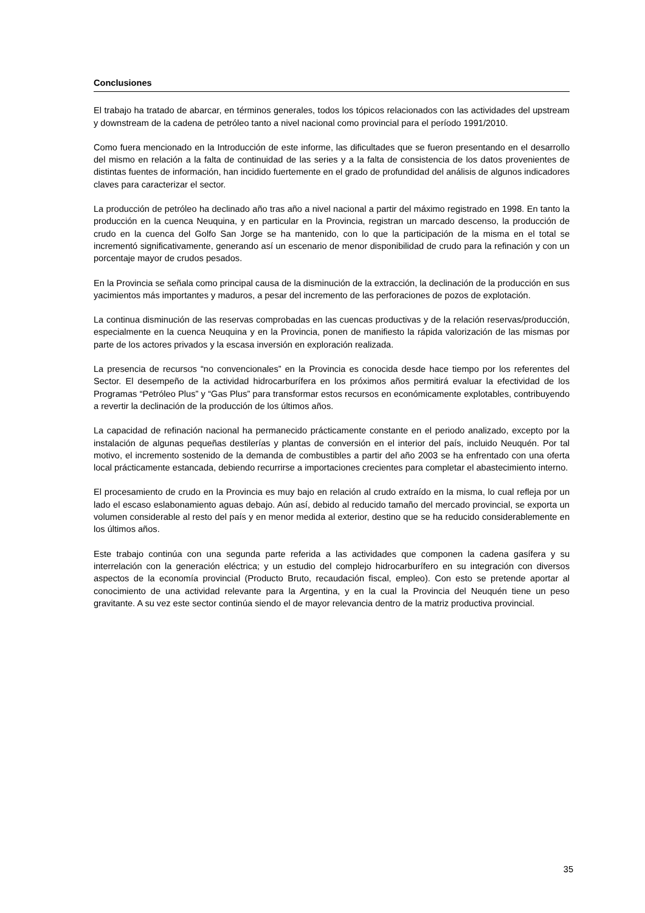Conclusiones
El trabajo ha tratado de abarcar, en términos generales, todos los tópicos relacionados con las actividades del upstream y downstream de la cadena de petróleo tanto a nivel nacional como provincial para el período 1991/2010.
Como fuera mencionado en la Introducción de este informe, las dificultades que se fueron presentando en el desarrollo del mismo en relación a la falta de continuidad de las series y a la falta de consistencia de los datos provenientes de distintas fuentes de información, han incidido fuertemente en el grado de profundidad del análisis de algunos indicadores claves para caracterizar el sector.
La producción de petróleo ha declinado año tras año a nivel nacional a partir del máximo registrado en 1998. En tanto la producción en la cuenca Neuquina, y en particular en la Provincia, registran un marcado descenso, la producción de crudo en la cuenca del Golfo San Jorge se ha mantenido, con lo que la participación de la misma en el total se incrementó significativamente, generando así un escenario de menor disponibilidad de crudo para la refinación y con un porcentaje mayor de crudos pesados.
En la Provincia se señala como principal causa de la disminución de la extracción, la declinación de la producción en sus yacimientos más importantes y maduros, a pesar del incremento de las perforaciones de pozos de explotación.
La continua disminución de las reservas comprobadas en las cuencas productivas y de la relación reservas/producción, especialmente en la cuenca Neuquina y en la Provincia, ponen de manifiesto la rápida valorización de las mismas por parte de los actores privados y la escasa inversión en exploración realizada.
La presencia de recursos “no convencionales” en la Provincia es conocida desde hace tiempo por los referentes del Sector. El desempeño de la actividad hidrocarburífera en los próximos años permitirá evaluar la efectividad de los Programas “Petróleo Plus” y “Gas Plus” para transformar estos recursos en económicamente explotables, contribuyendo a revertir la declinación de la producción de los últimos años.
La capacidad de refinación nacional ha permanecido prácticamente constante en el periodo analizado, excepto por la instalación de algunas pequeñas destilerías y plantas de conversión en el interior del país, incluido Neuquén. Por tal motivo, el incremento sostenido de la demanda de combustibles a partir del año 2003 se ha enfrentado con una oferta local prácticamente estancada, debiendo recurrirse a importaciones crecientes para completar el abastecimiento interno.
El procesamiento de crudo en la Provincia es muy bajo en relación al crudo extraído en la misma, lo cual refleja por un lado el escaso eslabonamiento aguas debajo. Aún así, debido al reducido tamaño del mercado provincial, se exporta un volumen considerable al resto del país y en menor medida al exterior, destino que se ha reducido considerablemente en los últimos años.
Este trabajo continúa con una segunda parte referida a las actividades que componen la cadena gasífera y su interrelación con la generación eléctrica; y un estudio del complejo hidrocarburífero en su integración con diversos aspectos de la economía provincial (Producto Bruto, recaudación fiscal, empleo). Con esto se pretende aportar al conocimiento de una actividad relevante para la Argentina, y en la cual la Provincia del Neuquén tiene un peso gravitante. A su vez este sector continúa siendo el de mayor relevancia dentro de la matriz productiva provincial.
35